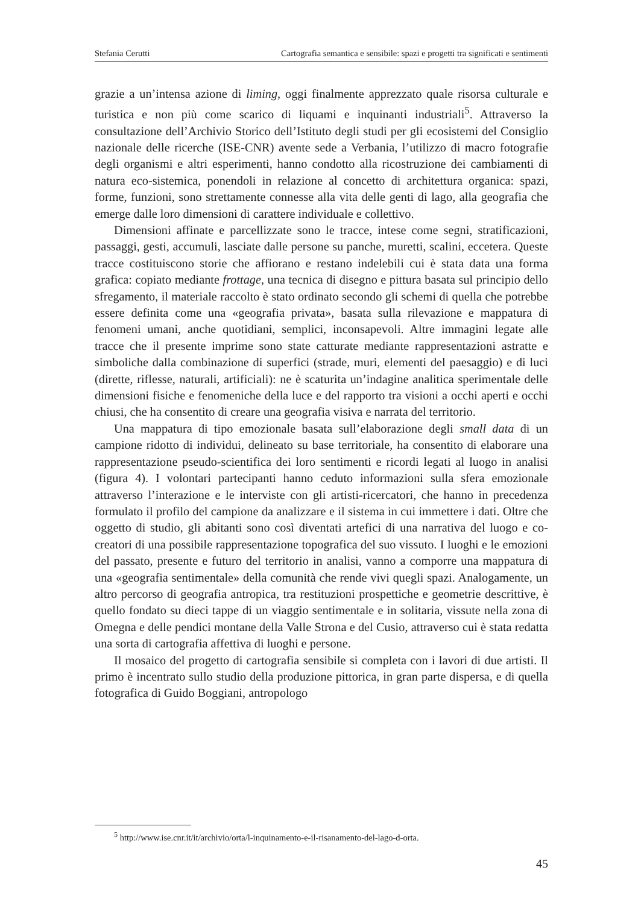Stefania Cerutti Cartografia semantica e sensibile: spazi e progetti tra significati e sentimenti
grazie a un’intensa azione di liming, oggi finalmente apprezzato quale risorsa culturale e turistica e non più come scarico di liquami e inquinanti industriali<sup>5</sup>. Attraverso la consultazione dell’Archivio Storico dell’Istituto degli studi per gli ecosistemi del Consiglio nazionale delle ricerche (ISE-CNR) avente sede a Verbania, l’utilizzo di macro fotografie degli organismi e altri esperimenti, hanno condotto alla ricostruzione dei cambiamenti di natura eco-sistemica, ponendoli in relazione al concetto di architettura organica: spazi, forme, funzioni, sono strettamente connesse alla vita delle genti di lago, alla geografia che emerge dalle loro dimensioni di carattere individuale e collettivo.
Dimensioni affinate e parcellizzate sono le tracce, intese come segni, stratificazioni, passaggi, gesti, accumuli, lasciate dalle persone su panche, muretti, scalini, eccetera. Queste tracce costituiscono storie che affiorano e restano indelebili cui è stata data una forma grafica: copiato mediante frottage, una tecnica di disegno e pittura basata sul principio dello sfregamento, il materiale raccolto è stato ordinato secondo gli schemi di quella che potrebbe essere definita come una «geografia privata», basata sulla rilevazione e mappatura di fenomeni umani, anche quotidiani, semplici, inconsapevoli. Altre immagini legate alle tracce che il presente imprime sono state catturate mediante rappresentazioni astratte e simboliche dalla combinazione di superfici (strade, muri, elementi del paesaggio) e di luci (dirette, riflesse, naturali, artificiali): ne è scaturita un’indagine analitica sperimentale delle dimensioni fisiche e fenomeniche della luce e del rapporto tra visioni a occhi aperti e occhi chiusi, che ha consentito di creare una geografia visiva e narrata del territorio.
Una mappatura di tipo emozionale basata sull’elaborazione degli small data di un campione ridotto di individui, delineato su base territoriale, ha consentito di elaborare una rappresentazione pseudo-scientifica dei loro sentimenti e ricordi legati al luogo in analisi (figura 4). I volontari partecipanti hanno ceduto informazioni sulla sfera emozionale attraverso l’interazione e le interviste con gli artisti-ricercatori, che hanno in precedenza formulato il profilo del campione da analizzare e il sistema in cui immettere i dati. Oltre che oggetto di studio, gli abitanti sono così diventati artefici di una narrativa del luogo e co-creatori di una possibile rappresentazione topografica del suo vissuto. I luoghi e le emozioni del passato, presente e futuro del territorio in analisi, vanno a comporre una mappatura di una «geografia sentimentale» della comunità che rende vivi quegli spazi. Analogamente, un altro percorso di geografia antropica, tra restituzioni prospettiche e geometrie descrittive, è quello fondato su dieci tappe di un viaggio sentimentale e in solitaria, vissute nella zona di Omegna e delle pendici montane della Valle Strona e del Cusio, attraverso cui è stata redatta una sorta di cartografia affettiva di luoghi e persone.
Il mosaico del progetto di cartografia sensibile si completa con i lavori di due artisti. Il primo è incentrato sullo studio della produzione pittorica, in gran parte dispersa, e di quella fotografica di Guido Boggiani, antropologo
<sup>5</sup> http://www.ise.cnr.it/it/archivio/orta/l-inquinamento-e-il-risanamento-del-lago-d-orta.
45